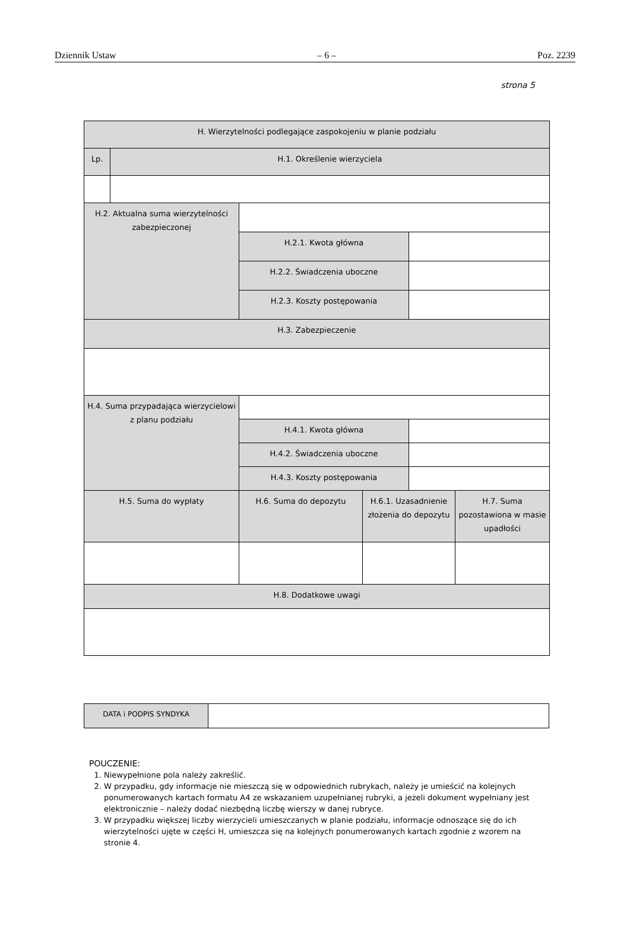Dziennik Ustaw – 6 – Poz. 2239
strona 5
| H. Wierzytelności podlegające zaspokojeniu w planie podziału | | | | | |
| Lp. | H.1. Określenie wierzyciela | | | | |
| H.2. Aktualna suma wierzytelności zabezpieczonej | | | | | |
| | | H.2.1. Kwota główna | | | |
| | | H.2.2. Świadczenia uboczne | | | |
| | | H.2.3. Koszty postępowania | | | |
| H.3. Zabezpieczenie | | | | | |
| H.4. Suma przypadająca wierzycielowi z planu podziału | | | | | |
| | | H.4.1. Kwota główna | | | |
| | | H.4.2. Świadczenia uboczne | | | |
| | | H.4.3. Koszty postępowania | | | |
| H.5. Suma do wypłaty | | H.6. Suma do depozytu | H.6.1. Uzasadnienie złożenia do depozytu | | H.7. Suma pozostawiona w masie upadłości |
| H.8. Dodatkowe uwagi | | | | | |
| DATA i PODPIS SYNDYKA | |
POUCZENIE:
1. Niewypełnione pola należy zakreślić.
2. W przypadku, gdy informacje nie mieszczą się w odpowiednich rubrykach, należy je umieścić na kolejnych ponumerowanych kartach formatu A4 ze wskazaniem uzupełnianej rubryki, a jeżeli dokument wypełniany jest elektronicznie – należy dodać niezbędną liczbę wierszy w danej rubryce.
3. W przypadku większej liczby wierzycieli umieszczanych w planie podziału, informacje odnoszące się do ich wierzytelności ujęte w części H, umieszcza się na kolejnych ponumerowanych kartach zgodnie z wzorem na stronie 4.